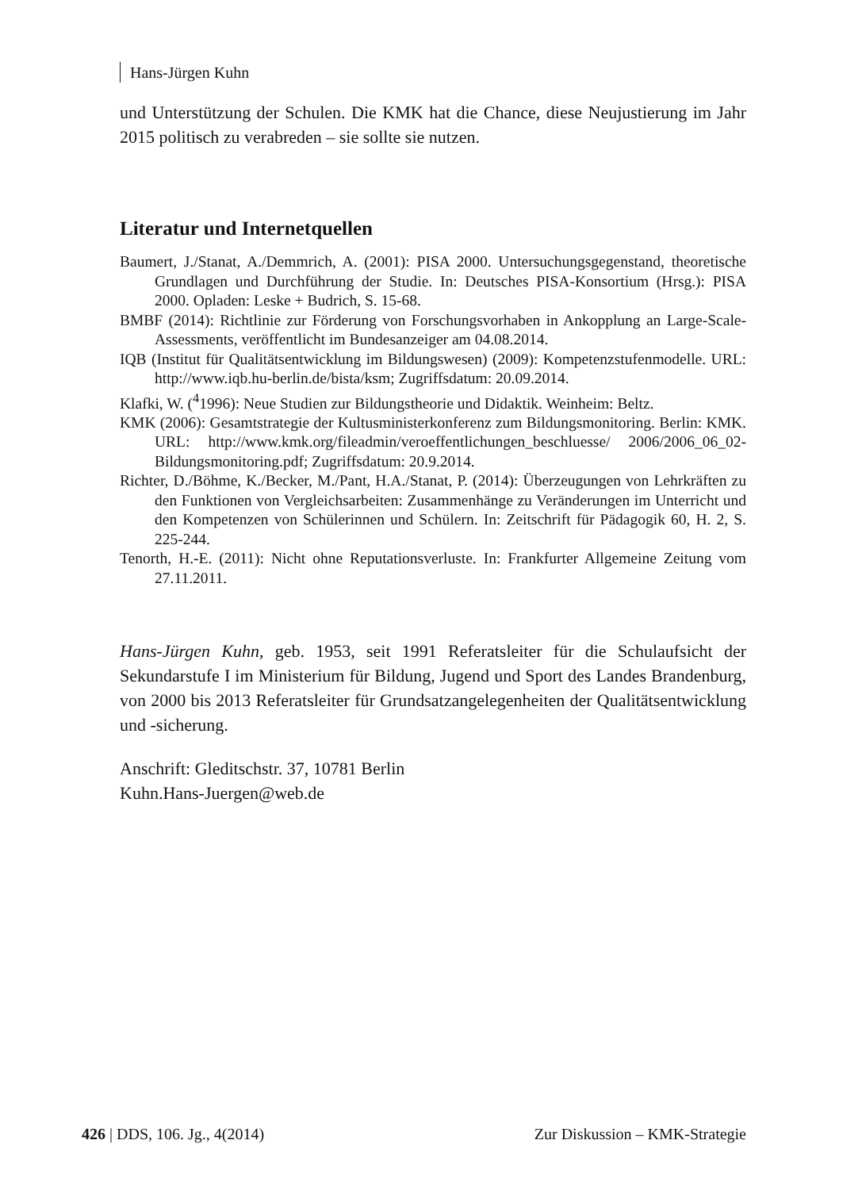Hans-Jürgen Kuhn
und Unterstützung der Schulen. Die KMK hat die Chance, diese Neujustierung im Jahr 2015 politisch zu verabreden – sie sollte sie nutzen.
Literatur und Internetquellen
Baumert, J./Stanat, A./Demmrich, A. (2001): PISA 2000. Untersuchungsgegenstand, theoretische Grundlagen und Durchführung der Studie. In: Deutsches PISA-Konsortium (Hrsg.): PISA 2000. Opladen: Leske + Budrich, S. 15-68.
BMBF (2014): Richtlinie zur Förderung von Forschungsvorhaben in Ankopplung an Large-Scale-Assessments, veröffentlicht im Bundesanzeiger am 04.08.2014.
IQB (Institut für Qualitätsentwicklung im Bildungswesen) (2009): Kompetenzstufenmodelle. URL: http://www.iqb.hu-berlin.de/bista/ksm; Zugriffsdatum: 20.09.2014.
Klafki, W. (<sup>4</sup>1996): Neue Studien zur Bildungstheorie und Didaktik. Weinheim: Beltz.
KMK (2006): Gesamtstrategie der Kultusministerkonferenz zum Bildungsmonitoring. Berlin: KMK. URL: http://www.kmk.org/fileadmin/veroeffentlichungen_beschluesse/ 2006/2006_06_02-Bildungsmonitoring.pdf; Zugriffsdatum: 20.9.2014.
Richter, D./Böhme, K./Becker, M./Pant, H.A./Stanat, P. (2014): Überzeugungen von Lehrkräften zu den Funktionen von Vergleichsarbeiten: Zusammenhänge zu Veränderungen im Unterricht und den Kompetenzen von Schülerinnen und Schülern. In: Zeitschrift für Pädagogik 60, H. 2, S. 225-244.
Tenorth, H.-E. (2011): Nicht ohne Reputationsverluste. In: Frankfurter Allgemeine Zeitung vom 27.11.2011.
Hans-Jürgen Kuhn, geb. 1953, seit 1991 Referatsleiter für die Schulaufsicht der Sekundarstufe I im Ministerium für Bildung, Jugend und Sport des Landes Brandenburg, von 2000 bis 2013 Referatsleiter für Grundsatzangelegenheiten der Qualitätsentwicklung und -sicherung.
Anschrift: Gleditschstr. 37, 10781 Berlin
Kuhn.Hans-Juergen@web.de
426 | DDS, 106. Jg., 4(2014) Zur Diskussion – KMK-Strategie